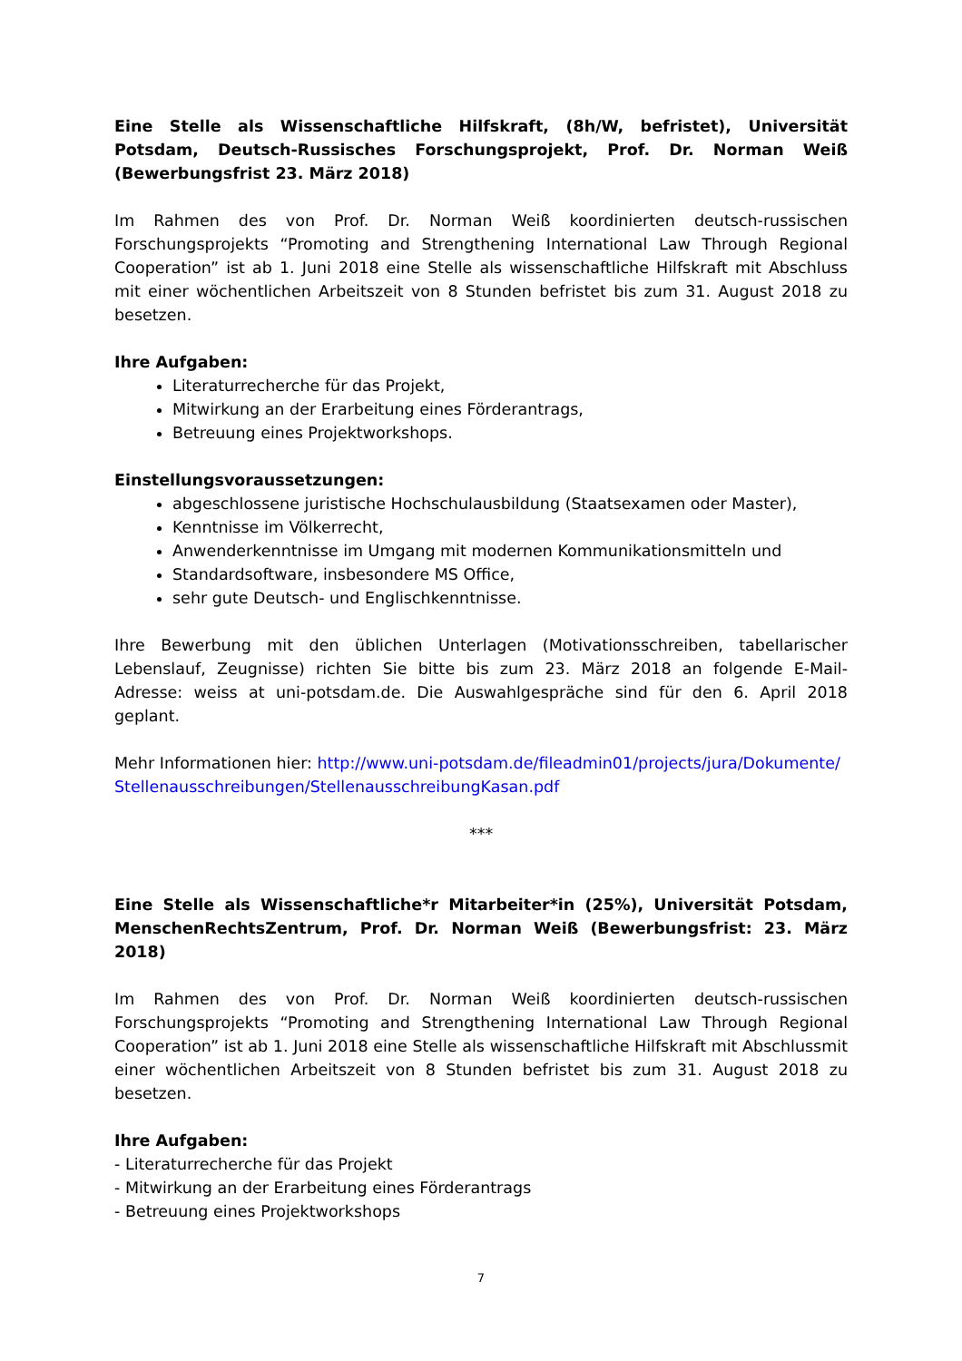Eine Stelle als Wissenschaftliche Hilfskraft, (8h/W, befristet), Universität Potsdam, Deutsch-Russisches Forschungsprojekt, Prof. Dr. Norman Weiß (Bewerbungsfrist 23. März 2018)
Im Rahmen des von Prof. Dr. Norman Weiß koordinierten deutsch-russischen Forschungsprojekts “Promoting and Strengthening International Law Through Regional Cooperation” ist ab 1. Juni 2018 eine Stelle als wissenschaftliche Hilfskraft mit Abschluss mit einer wöchentlichen Arbeitszeit von 8 Stunden befristet bis zum 31. August 2018 zu besetzen.
Ihre Aufgaben:
Literaturrecherche für das Projekt,
Mitwirkung an der Erarbeitung eines Förderantrags,
Betreuung eines Projektworkshops.
Einstellungsvoraussetzungen:
abgeschlossene juristische Hochschulausbildung (Staatsexamen oder Master),
Kenntnisse im Völkerrecht,
Anwenderkenntnisse im Umgang mit modernen Kommunikationsmitteln und
Standardsoftware, insbesondere MS Office,
sehr gute Deutsch- und Englischkenntnisse.
Ihre Bewerbung mit den üblichen Unterlagen (Motivationsschreiben, tabellarischer Lebenslauf, Zeugnisse) richten Sie bitte bis zum 23. März 2018 an folgende E-Mail- Adresse: weiss at uni-potsdam.de. Die Auswahlgespräche sind für den 6. April 2018 geplant.
Mehr Informationen hier: http://www.uni-potsdam.de/fileadmin01/projects/jura/Dokumente/Stellenausschreibungen/StellenausschreibungKasan.pdf
***
Eine Stelle als Wissenschaftliche*r Mitarbeiter*in (25%), Universität Potsdam, MenschenRechtsZentrum, Prof. Dr. Norman Weiß (Bewerbungsfrist: 23. März 2018)
Im Rahmen des von Prof. Dr. Norman Weiß koordinierten deutsch-russischen Forschungsprojekts “Promoting and Strengthening International Law Through Regional Cooperation” ist ab 1. Juni 2018 eine Stelle als wissenschaftliche Hilfskraft mit Abschlussmit einer wöchentlichen Arbeitszeit von 8 Stunden befristet bis zum 31. August 2018 zu besetzen.
Ihre Aufgaben:
- Literaturrecherche für das Projekt
- Mitwirkung an der Erarbeitung eines Förderantrags
- Betreuung eines Projektworkshops
7